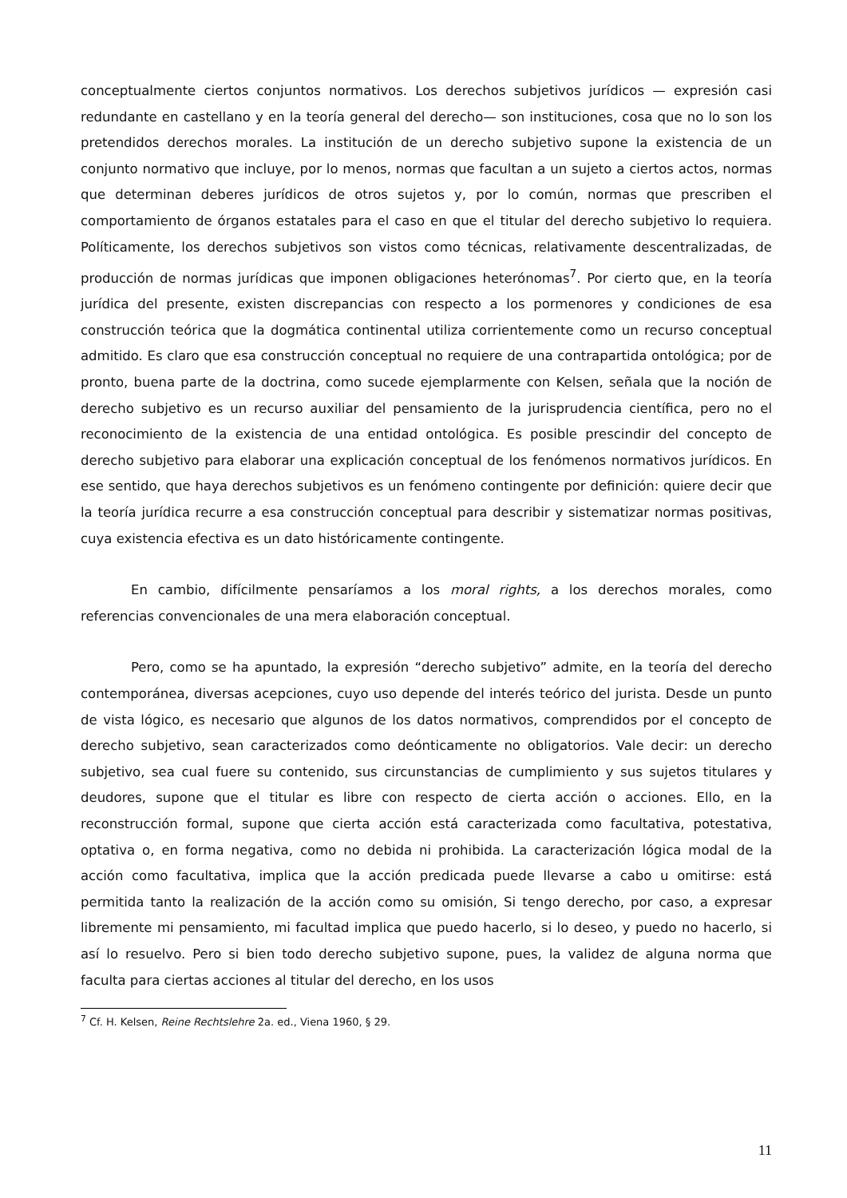conceptualmente ciertos conjuntos normativos. Los derechos subjetivos jurídicos — expresión casi redundante en castellano y en la teoría general del derecho— son instituciones, cosa que no lo son los pretendidos derechos morales. La institución de un derecho subjetivo supone la existencia de un conjunto normativo que incluye, por lo menos, normas que facultan a un sujeto a ciertos actos, normas que determinan deberes jurídicos de otros sujetos y, por lo común, normas que prescriben el comportamiento de órganos estatales para el caso en que el titular del derecho subjetivo lo requiera. Políticamente, los derechos subjetivos son vistos como técnicas, relativamente descentralizadas, de producción de normas jurídicas que imponen obligaciones heterónomas<sup>7</sup>. Por cierto que, en la teoría jurídica del presente, existen discrepancias con respecto a los pormenores y condiciones de esa construcción teórica que la dogmática continental utiliza corrientemente como un recurso conceptual admitido. Es claro que esa construcción conceptual no requiere de una contrapartida ontológica; por de pronto, buena parte de la doctrina, como sucede ejemplarmente con Kelsen, señala que la noción de derecho subjetivo es un recurso auxiliar del pensamiento de la jurisprudencia científica, pero no el reconocimiento de la existencia de una entidad ontológica. Es posible prescindir del concepto de derecho subjetivo para elaborar una explicación conceptual de los fenómenos normativos jurídicos. En ese sentido, que haya derechos subjetivos es un fenómeno contingente por definición: quiere decir que la teoría jurídica recurre a esa construcción conceptual para describir y sistematizar normas positivas, cuya existencia efectiva es un dato históricamente contingente.
En cambio, difícilmente pensaríamos a los moral rights, a los derechos morales, como referencias convencionales de una mera elaboración conceptual.
Pero, como se ha apuntado, la expresión “derecho subjetivo” admite, en la teoría del derecho contemporánea, diversas acepciones, cuyo uso depende del interés teórico del jurista. Desde un punto de vista lógico, es necesario que algunos de los datos normativos, comprendidos por el concepto de derecho subjetivo, sean caracterizados como deónticamente no obligatorios. Vale decir: un derecho subjetivo, sea cual fuere su contenido, sus circunstancias de cumplimiento y sus sujetos titulares y deudores, supone que el titular es libre con respecto de cierta acción o acciones. Ello, en la reconstrucción formal, supone que cierta acción está caracterizada como facultativa, potestativa, optativa o, en forma negativa, como no debida ni prohibida. La caracterización lógica modal de la acción como facultativa, implica que la acción predicada puede llevarse a cabo u omitirse: está permitida tanto la realización de la acción como su omisión, Si tengo derecho, por caso, a expresar libremente mi pensamiento, mi facultad implica que puedo hacerlo, si lo deseo, y puedo no hacerlo, si así lo resuelvo. Pero si bien todo derecho subjetivo supone, pues, la validez de alguna norma que faculta para ciertas acciones al titular del derecho, en los usos
<sup>7</sup> Cf. H. Kelsen, Reine Rechtslehre 2a. ed., Viena 1960, § 29.
11